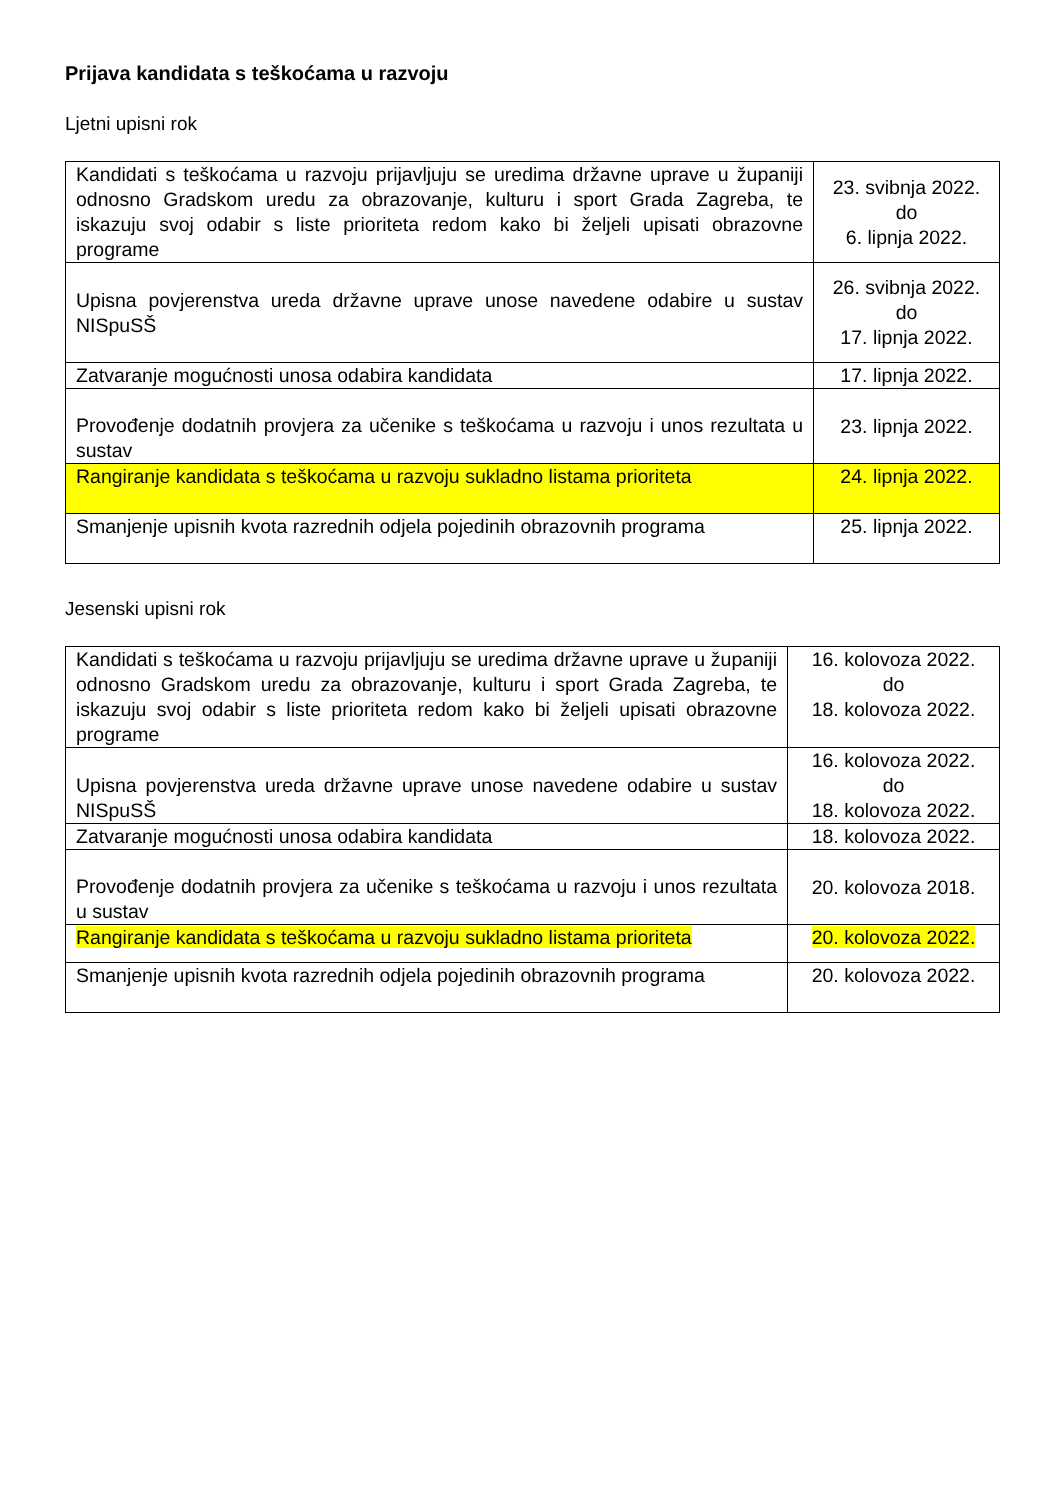Prijava kandidata s teškoćama u razvoju
Ljetni upisni rok
| Kandidati s teškoćama u razvoju prijavljuju se uredima državne uprave u županiji odnosno Gradskom uredu za obrazovanje, kulturu i sport Grada Zagreba, te iskazuju svoj odabir s liste prioriteta redom kako bi željeli upisati obrazovne programe | 23. svibnja 2022. do 6. lipnja 2022. |
| Upisna povjerenstva ureda državne uprave unose navedene odabire u sustav NISpuSŠ | 26. svibnja 2022. do 17. lipnja 2022. |
| Zatvaranje mogućnosti unosa odabira kandidata | 17. lipnja 2022. |
| Provođenje dodatnih provjera za učenike s teškoćama u razvoju i unos rezultata u sustav | 23. lipnja 2022. |
| Rangiranje kandidata s teškoćama u razvoju sukladno listama prioriteta | 24. lipnja 2022. |
| Smanjenje upisnih kvota razrednih odjela pojedinih obrazovnih programa | 25. lipnja 2022. |
Jesenski upisni rok
| Kandidati s teškoćama u razvoju prijavljuju se uredima državne uprave u županiji odnosno Gradskom uredu za obrazovanje, kulturu i sport Grada Zagreba, te iskazuju svoj odabir s liste prioriteta redom kako bi željeli upisati obrazovne programe | 16. kolovoza 2022. do 18. kolovoza 2022. |
| Upisna povjerenstva ureda državne uprave unose navedene odabire u sustav NISpuSŠ | 16. kolovoza 2022. do 18. kolovoza 2022. |
| Zatvaranje mogućnosti unosa odabira kandidata | 18. kolovoza 2022. |
| Provođenje dodatnih provjera za učenike s teškoćama u razvoju i unos rezultata u sustav | 20. kolovoza 2018. |
| Rangiranje kandidata s teškoćama u razvoju sukladno listama prioriteta | 20. kolovoza 2022. |
| Smanjenje upisnih kvota razrednih odjela pojedinih obrazovnih programa | 20. kolovoza 2022. |